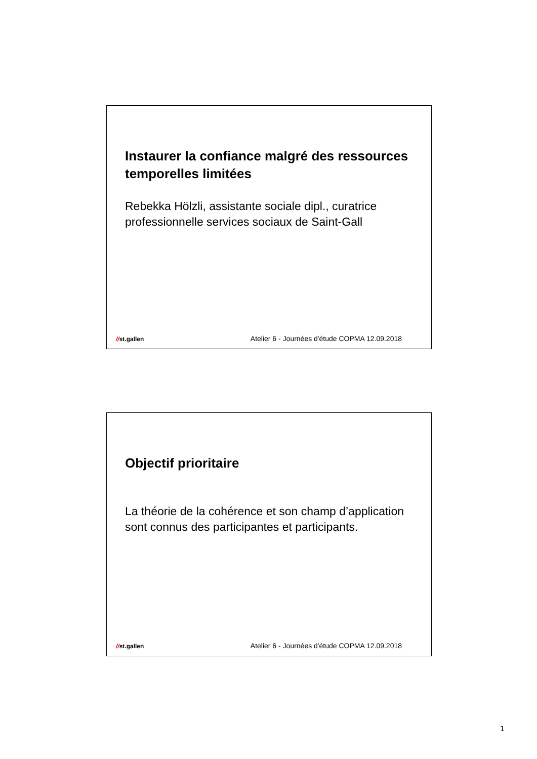Instaurer la confiance malgré des ressources temporelles limitées
Rebekka Hölzli, assistante sociale dipl., curatrice professionnelle services sociaux de Saint-Gall
//st.gallen
Atelier 6 - Journées d'étude COPMA 12.09.2018
Objectif prioritaire
La théorie de la cohérence et son champ d’application sont connus des participantes et participants.
//st.gallen
Atelier 6 - Journées d'étude COPMA 12.09.2018
1